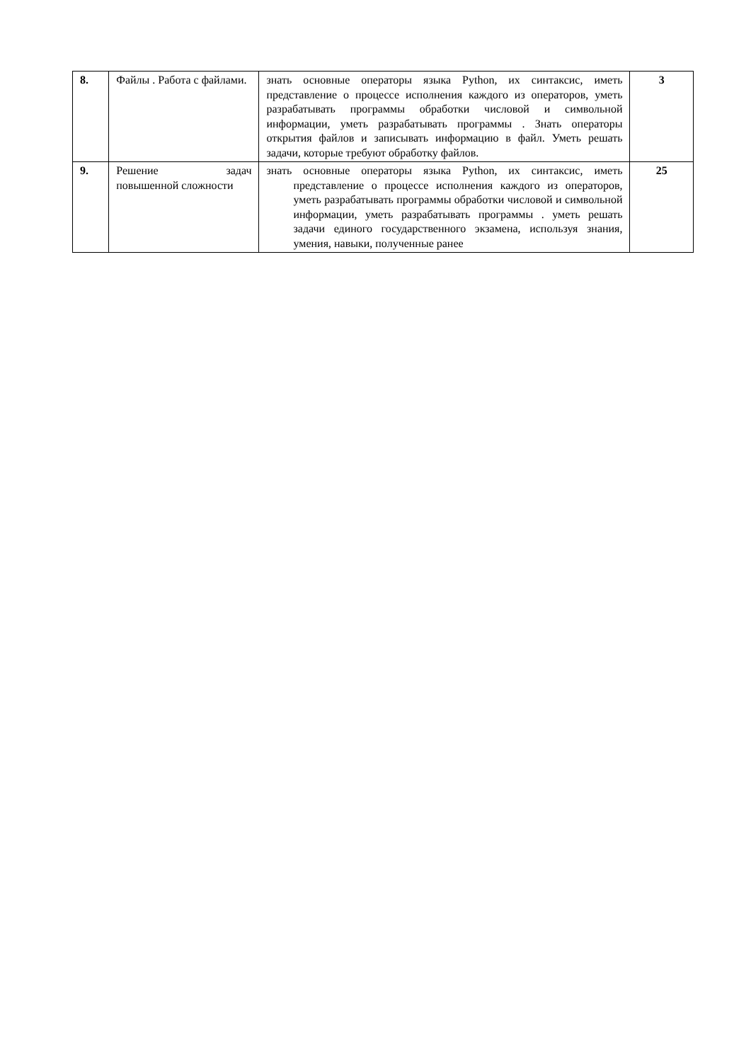| 8. | Файлы . Работа с файлами. | знать основные операторы языка Python, их синтаксис, иметь представление о процессе исполнения каждого из операторов, уметь разрабатывать программы обработки числовой и символьной информации, уметь разрабатывать программы . Знать операторы открытия файлов и записывать информацию в файл. Уметь решать задачи, которые требуют обработку файлов. | 3 |
| 9. | Решение задач повышенной сложности | знать основные операторы языка Python, их синтаксис, иметь представление о процессе исполнения каждого из операторов, уметь разрабатывать программы обработки числовой и символьной информации, уметь разрабатывать программы . уметь решать задачи единого государственного экзамена, используя знания, умения, навыки, полученные ранее | 25 |